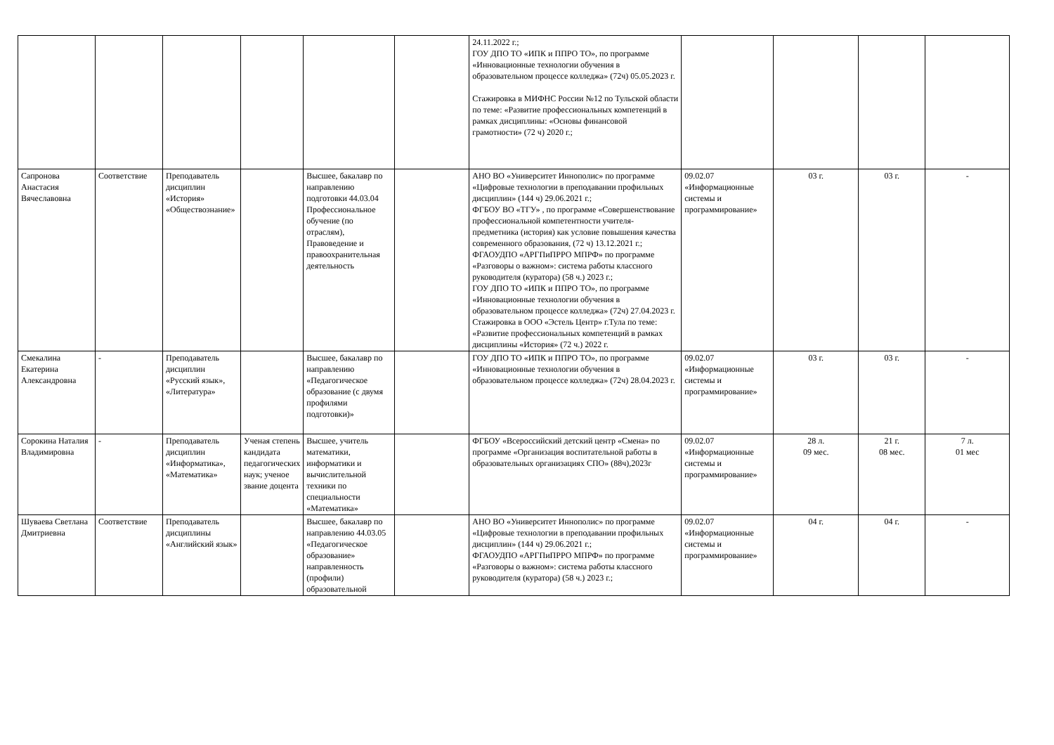| | | | | | | 24.11.2022 г.; ГОУ ДПО ТО «ИПК и ППРО ТО», по программе «Инновационные технологии обучения в образовательном процессе колледжа» (72ч) 05.05.2023 г. Стажировка в МИФНС России №12 по Тульской области по теме: «Развитие профессиональных компетенций в рамках дисциплины: «Основы финансовой грамотности» (72 ч) 2020 г.; | | | | |
| Сапронова Анастасия Вячеславовна | Соответствие | Преподаватель дисциплин «История» «Обществознание» | | Высшее, бакалавр по направлению подготовки 44.03.04 Профессиональное обучение (по отраслям), Правоведение и правоохранительная деятельность | | АНО ВО «Университет Иннополис» по программе «Цифровые технологии в преподавании профильных дисциплин» (144 ч) 29.06.2021 г.; ФГБОУ ВО «ТГУ» , по программе «Совершенствование профессиональной компетентности учителя-предметника (история) как условие повышения качества современного образования, (72 ч) 13.12.2021 г.; ФГАОУДПО «АРГПиПРРО МПРФ» по программе «Разговоры о важном»: система работы классного руководителя (куратора) (58 ч.) 2023 г.; ГОУ ДПО ТО «ИПК и ППРО ТО», по программе «Инновационные технологии обучения в образовательном процессе колледжа» (72ч) 27.04.2023 г. Стажировка в ООО «Эстель Центр» г.Тула по теме: «Развитие профессиональных компетенций в рамках дисциплины «История» (72 ч.) 2022 г. | 09.02.07 «Информационные системы и программирование» | 03 г. | 03 г. | - |
| Смекалина Екатерина Александровна | - | Преподаватель дисциплин «Русский язык», «Литература» | | Высшее, бакалавр по направлению «Педагогическое образование (с двумя профилями подготовки)» | | ГОУ ДПО ТО «ИПК и ППРО ТО», по программе «Инновационные технологии обучения в образовательном процессе колледжа» (72ч) 28.04.2023 г. | 09.02.07 «Информационные системы и программирование» | 03 г. | 03 г. | - |
| Сорокина Наталия Владимировна | - | Преподаватель дисциплин «Информатика», «Математика» | Ученая степень кандидата педагогических наук; ученое звание доцента | Высшее, учитель математики, информатики и вычислительной техники по специальности «Математика» | | ФГБОУ «Всероссийский детский центр «Смена» по программе «Организация воспитательной работы в образовательных организациях СПО» (88ч),2023г | 09.02.07 «Информационные системы и программирование» | 28 л. 09 мес. | 21 г. 08 мес. | 7 л. 01 мес |
| Шуваева Светлана Дмитриевна | Соответствие | Преподаватель дисциплины «Английский язык» | | Высшее, бакалавр по направлению 44.03.05 «Педагогическое образование» направленность (профили) образовательной | | АНО ВО «Университет Иннополис» по программе «Цифровые технологии в преподавании профильных дисциплин» (144 ч) 29.06.2021 г.; ФГАОУДПО «АРГПиПРРО МПРФ» по программе «Разговоры о важном»: система работы классного руководителя (куратора) (58 ч.) 2023 г.; | 09.02.07 «Информационные системы и программирование» | 04 г. | 04 г. | - |